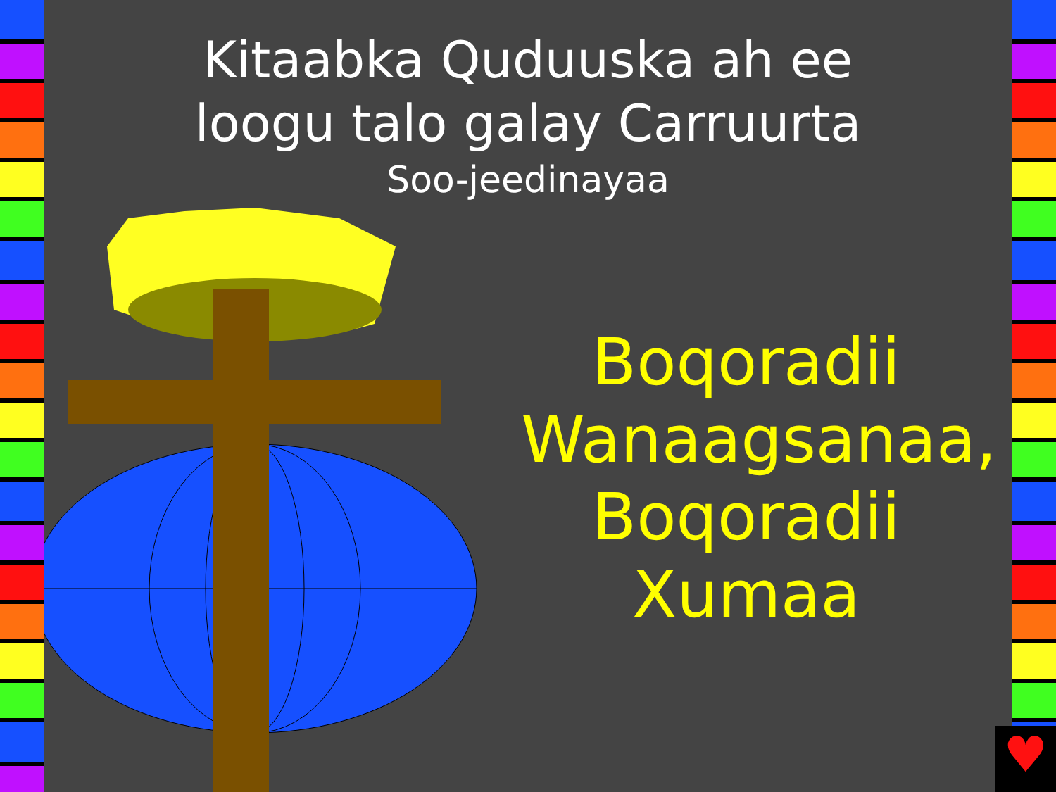Kitaabka Quduuska ah ee
loogu talo galay Carruurta
Soo-jeedinayaa
Boqoradii
Wanaagsanaa,
Boqoradii
Xumaa
♥